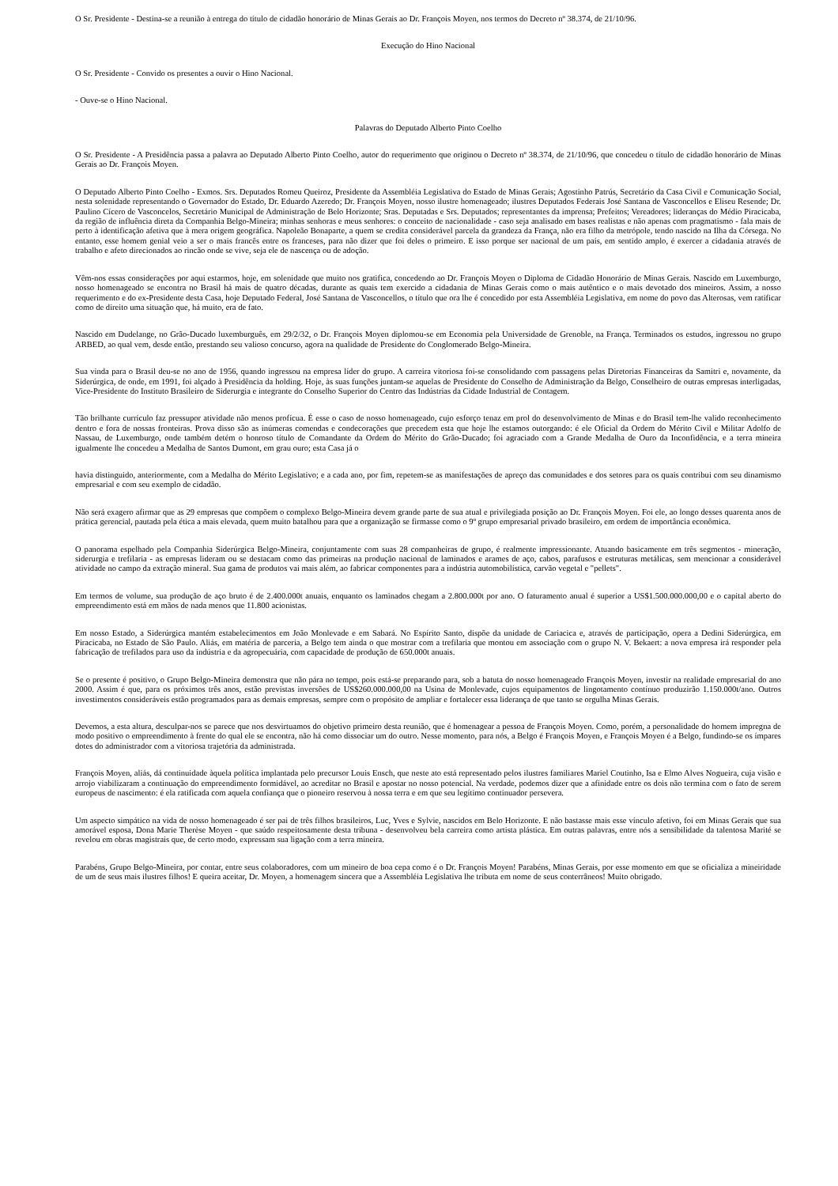O Sr. Presidente - Destina-se a reunião à entrega do título de cidadão honorário de Minas Gerais ao Dr. François Moyen, nos termos do Decreto nº 38.374, de 21/10/96.
Execução do Hino Nacional
O Sr. Presidente - Convido os presentes a ouvir o Hino Nacional.
- Ouve-se o Hino Nacional.
Palavras do Deputado Alberto Pinto Coelho
O Sr. Presidente - A Presidência passa a palavra ao Deputado Alberto Pinto Coelho, autor do requerimento que originou o Decreto nº 38.374, de 21/10/96, que concedeu o título de cidadão honorário de Minas Gerais ao Dr. François Moyen.
O Deputado Alberto Pinto Coelho - Exmos. Srs. Deputados Romeu Queiroz, Presidente da Assembléia Legislativa do Estado de Minas Gerais; Agostinho Patrús, Secretário da Casa Civil e Comunicação Social, nesta solenidade representando o Governador do Estado, Dr. Eduardo Azeredo; Dr. François Moyen, nosso ilustre homenageado; ilustres Deputados Federais José Santana de Vasconcellos e Eliseu Resende; Dr. Paulino Cícero de Vasconcelos, Secretário Municipal de Administração de Belo Horizonte; Sras. Deputadas e Srs. Deputados; representantes da imprensa; Prefeitos; Vereadores; lideranças do Médio Piracicaba, da região de influência direta da Companhia Belgo-Mineira; minhas senhoras e meus senhores: o conceito de nacionalidade - caso seja analisado em bases realistas e não apenas com pragmatismo - fala mais de perto à identificação afetiva que à mera origem geográfica. Napoleão Bonaparte, a quem se credita considerável parcela da grandeza da França, não era filho da metrópole, tendo nascido na Ilha da Córsega. No entanto, esse homem genial veio a ser o mais francês entre os franceses, para não dizer que foi deles o primeiro. E isso porque ser nacional de um país, em sentido amplo, é exercer a cidadania através de trabalho e afeto direcionados ao rincão onde se vive, seja ele de nascença ou de adoção.
Vêm-nos essas considerações por aqui estarmos, hoje, em solenidade que muito nos gratifica, concedendo ao Dr. François Moyen o Diploma de Cidadão Honorário de Minas Gerais. Nascido em Luxemburgo, nosso homenageado se encontra no Brasil há mais de quatro décadas, durante as quais tem exercido a cidadania de Minas Gerais como o mais autêntico e o mais devotado dos mineiros. Assim, a nosso requerimento e do ex-Presidente desta Casa, hoje Deputado Federal, José Santana de Vasconcellos, o título que ora lhe é concedido por esta Assembléia Legislativa, em nome do povo das Alterosas, vem ratificar como de direito uma situação que, há muito, era de fato.
Nascido em Dudelange, no Grão-Ducado luxemburguês, em 29/2/32, o Dr. François Moyen diplomou-se em Economia pela Universidade de Grenoble, na França. Terminados os estudos, ingressou no grupo ARBED, ao qual vem, desde então, prestando seu valioso concurso, agora na qualidade de Presidente do Conglomerado Belgo-Mineira.
Sua vinda para o Brasil deu-se no ano de 1956, quando ingressou na empresa líder do grupo. A carreira vitoriosa foi-se consolidando com passagens pelas Diretorias Financeiras da Samitri e, novamente, da Siderúrgica, de onde, em 1991, foi alçado à Presidência da holding. Hoje, às suas funções juntam-se aquelas de Presidente do Conselho de Administração da Belgo, Conselheiro de outras empresas interligadas, Vice-Presidente do Instituto Brasileiro de Siderurgia e integrante do Conselho Superior do Centro das Indústrias da Cidade Industrial de Contagem.
Tão brilhante currículo faz pressupor atividade não menos profícua. É esse o caso de nosso homenageado, cujo esforço tenaz em prol do desenvolvimento de Minas e do Brasil tem-lhe valido reconhecimento dentro e fora de nossas fronteiras. Prova disso são as inúmeras comendas e condecorações que precedem esta que hoje lhe estamos outorgando: é ele Oficial da Ordem do Mérito Civil e Militar Adolfo de Nassau, de Luxemburgo, onde também detém o honroso título de Comandante da Ordem do Mérito do Grão-Ducado; foi agraciado com a Grande Medalha de Ouro da Inconfidência, e a terra mineira igualmente lhe concedeu a Medalha de Santos Dumont, em grau ouro; esta Casa já o
havia distinguido, anteriormente, com a Medalha do Mérito Legislativo; e a cada ano, por fim, repetem-se as manifestações de apreço das comunidades e dos setores para os quais contribui com seu dinamismo empresarial e com seu exemplo de cidadão.
Não será exagero afirmar que as 29 empresas que compõem o complexo Belgo-Mineira devem grande parte de sua atual e privilegiada posição ao Dr. François Moyen. Foi ele, ao longo desses quarenta anos de prática gerencial, pautada pela ética a mais elevada, quem muito batalhou para que a organização se firmasse como o 9º grupo empresarial privado brasileiro, em ordem de importância econômica.
O panorama espelhado pela Companhia Siderúrgica Belgo-Mineira, conjuntamente com suas 28 companheiras de grupo, é realmente impressionante. Atuando basicamente em três segmentos - mineração, siderurgia e trefilaria - as empresas lideram ou se destacam como das primeiras na produção nacional de laminados e arames de aço, cabos, parafusos e estruturas metálicas, sem mencionar a considerável atividade no campo da extração mineral. Sua gama de produtos vai mais além, ao fabricar componentes para a indústria automobilística, carvão vegetal e "pellets".
Em termos de volume, sua produção de aço bruto é de 2.400.000t anuais, enquanto os laminados chegam a 2.800.000t por ano. O faturamento anual é superior a US$1.500.000.000,00 e o capital aberto do empreendimento está em mãos de nada menos que 11.800 acionistas.
Em nosso Estado, a Siderúrgica mantém estabelecimentos em João Monlevade e em Sabará. No Espírito Santo, dispõe da unidade de Cariacica e, através de participação, opera a Dedini Siderúrgica, em Piracicaba, no Estado de São Paulo. Aliás, em matéria de parceria, a Belgo tem ainda o que mostrar com a trefilaria que montou em associação com o grupo N. V. Bekaert: a nova empresa irá responder pela fabricação de trefilados para uso da indústria e da agropecuária, com capacidade de produção de 650.000t anuais.
Se o presente é positivo, o Grupo Belgo-Mineira demonstra que não pára no tempo, pois está-se preparando para, sob a batuta do nosso homenageado François Moyen, investir na realidade empresarial do ano 2000. Assim é que, para os próximos três anos, estão previstas inversões de US$260.000.000,00 na Usina de Monlevade, cujos equipamentos de lingotamento contínuo produzirão 1.150.000t/ano. Outros investimentos consideráveis estão programados para as demais empresas, sempre com o propósito de ampliar e fortalecer essa liderança de que tanto se orgulha Minas Gerais.
Devemos, a esta altura, desculpar-nos se parece que nos desvirtuamos do objetivo primeiro desta reunião, que é homenagear a pessoa de François Moyen. Como, porém, a personalidade do homem impregna de modo positivo o empreendimento à frente do qual ele se encontra, não há como dissociar um do outro. Nesse momento, para nós, a Belgo é François Moyen, e François Moyen é a Belgo, fundindo-se os ímpares dotes do administrador com a vitoriosa trajetória da administrada.
François Moyen, aliás, dá continuidade àquela política implantada pelo precursor Louis Ensch, que neste ato está representado pelos ilustres familiares Mariel Coutinho, Isa e Elmo Alves Nogueira, cuja visão e arrojo viabilizaram a continuação do empreendimento formidável, ao acreditar no Brasil e apostar no nosso potencial. Na verdade, podemos dizer que a afinidade entre os dois não termina com o fato de serem europeus de nascimento: é ela ratificada com aquela confiança que o pioneiro reservou à nossa terra e em que seu legítimo continuador persevera.
Um aspecto simpático na vida de nosso homenageado é ser pai de três filhos brasileiros, Luc, Yves e Sylvie, nascidos em Belo Horizonte. E não bastasse mais esse vínculo afetivo, foi em Minas Gerais que sua amorável esposa, Dona Marie Therèse Moyen - que saúdo respeitosamente desta tribuna - desenvolveu bela carreira como artista plástica. Em outras palavras, entre nós a sensibilidade da talentosa Marité se revelou em obras magistrais que, de certo modo, expressam sua ligação com a terra mineira.
Parabéns, Grupo Belgo-Mineira, por contar, entre seus colaboradores, com um mineiro de boa cepa como é o Dr. François Moyen! Parabéns, Minas Gerais, por esse momento em que se oficializa a mineiridade de um de seus mais ilustres filhos! E queira aceitar, Dr. Moyen, a homenagem sincera que a Assembléia Legislativa lhe tributa em nome de seus conterrâneos! Muito obrigado.